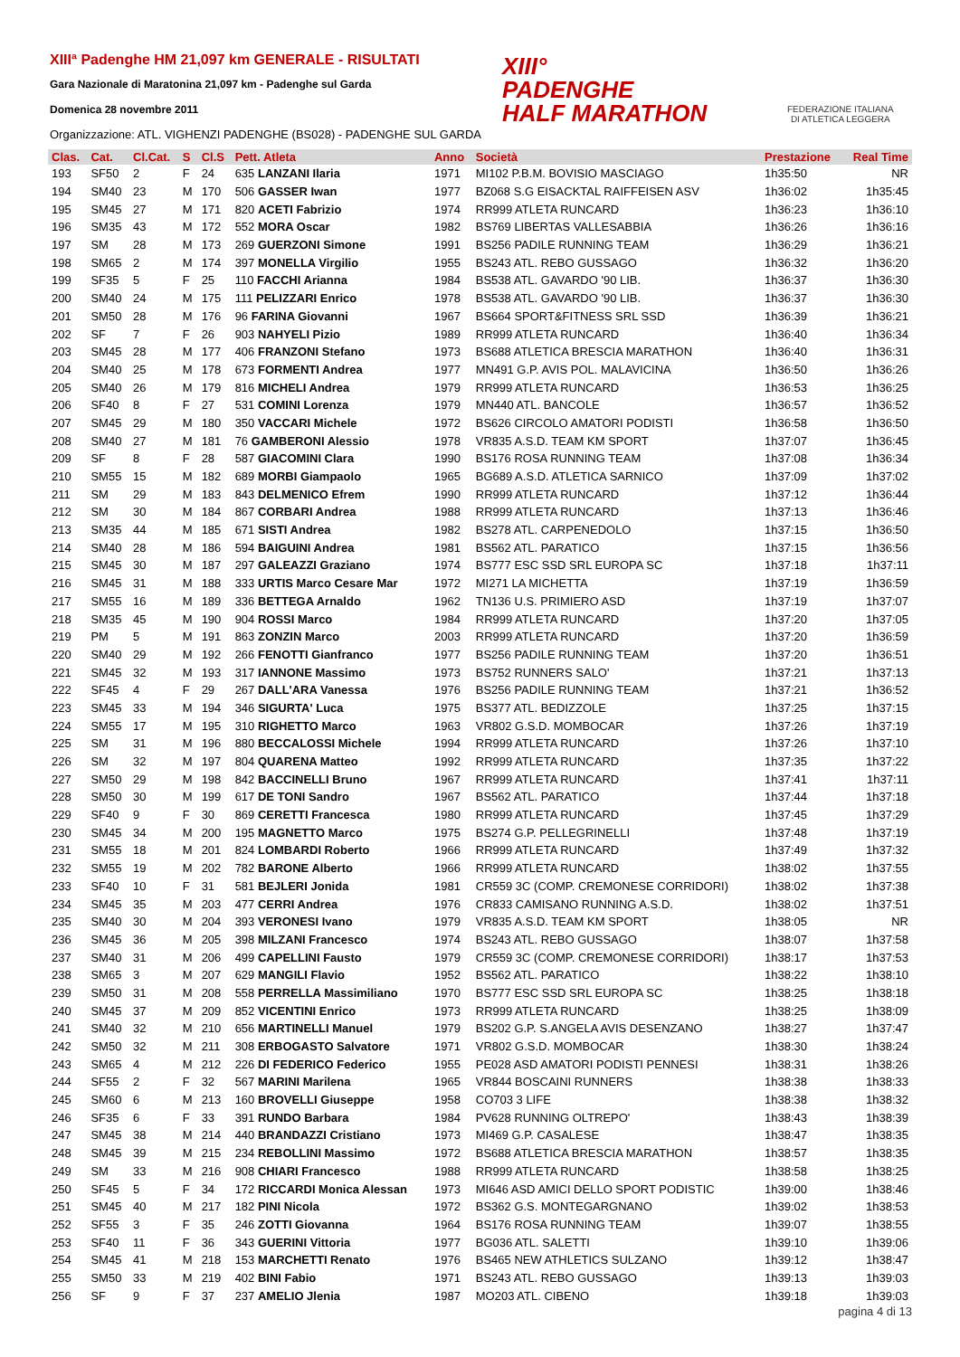XIIIª Padenghe HM 21,097 km GENERALE - RISULTATI
Gara Nazionale di Maratonina 21,097 km - Padenghe sul Garda
Domenica 28 novembre 2011
XIII°
PADENGHE
HALF MARATHON
FEDERAZIONE ITALIANA
DI ATLETICA LEGGERA
Organizzazione: ATL. VIGHENZI PADENGHE (BS028) - PADENGHE SUL GARDA
| Clas. | Cat. | Cl.Cat. | S | Cl.S | Pett. Atleta | Anno | Società | Prestazione | Real Time |
| --- | --- | --- | --- | --- | --- | --- | --- | --- | --- |
| 193 | SF50 | 2 | F | 24 | 635 LANZANI Ilaria | 1971 | MI102 P.B.M. BOVISIO MASCIAGO | 1h35:50 | NR |
| 194 | SM40 | 23 | M | 170 | 506 GASSER Iwan | 1977 | BZ068 S.G EISACKTAL RAIFFEISEN ASV | 1h36:02 | 1h35:45 |
| 195 | SM45 | 27 | M | 171 | 820 ACETI Fabrizio | 1974 | RR999 ATLETA RUNCARD | 1h36:23 | 1h36:10 |
| 196 | SM35 | 43 | M | 172 | 552 MORA Oscar | 1982 | BS769 LIBERTAS VALLESABBIA | 1h36:26 | 1h36:16 |
| 197 | SM | 28 | M | 173 | 269 GUERZONI Simone | 1991 | BS256 PADILE RUNNING TEAM | 1h36:29 | 1h36:21 |
| 198 | SM65 | 2 | M | 174 | 397 MONELLA Virgilio | 1955 | BS243 ATL. REBO GUSSAGO | 1h36:32 | 1h36:20 |
| 199 | SF35 | 5 | F | 25 | 110 FACCHI Arianna | 1984 | BS538 ATL. GAVARDO '90 LIB. | 1h36:37 | 1h36:30 |
| 200 | SM40 | 24 | M | 175 | 111 PELIZZARI Enrico | 1978 | BS538 ATL. GAVARDO '90 LIB. | 1h36:37 | 1h36:30 |
| 201 | SM50 | 28 | M | 176 | 96 FARINA Giovanni | 1967 | BS664 SPORT&FITNESS SRL SSD | 1h36:39 | 1h36:21 |
| 202 | SF | 7 | F | 26 | 903 NAHYELI Pizio | 1989 | RR999 ATLETA RUNCARD | 1h36:40 | 1h36:34 |
| 203 | SM45 | 28 | M | 177 | 406 FRANZONI Stefano | 1973 | BS688 ATLETICA BRESCIA MARATHON | 1h36:40 | 1h36:31 |
| 204 | SM40 | 25 | M | 178 | 673 FORMENTI Andrea | 1977 | MN491 G.P. AVIS POL. MALAVICINA | 1h36:50 | 1h36:26 |
| 205 | SM40 | 26 | M | 179 | 816 MICHELI Andrea | 1979 | RR999 ATLETA RUNCARD | 1h36:53 | 1h36:25 |
| 206 | SF40 | 8 | F | 27 | 531 COMINI Lorenza | 1979 | MN440 ATL. BANCOLE | 1h36:57 | 1h36:52 |
| 207 | SM45 | 29 | M | 180 | 350 VACCARI Michele | 1972 | BS626 CIRCOLO AMATORI PODISTI | 1h36:58 | 1h36:50 |
| 208 | SM40 | 27 | M | 181 | 76 GAMBERONI Alessio | 1978 | VR835 A.S.D. TEAM KM SPORT | 1h37:07 | 1h36:45 |
| 209 | SF | 8 | F | 28 | 587 GIACOMINI Clara | 1990 | BS176 ROSA RUNNING TEAM | 1h37:08 | 1h36:34 |
| 210 | SM55 | 15 | M | 182 | 689 MORBI Giampaolo | 1965 | BG689 A.S.D. ATLETICA SARNICO | 1h37:09 | 1h37:02 |
| 211 | SM | 29 | M | 183 | 843 DELMENICO Efrem | 1990 | RR999 ATLETA RUNCARD | 1h37:12 | 1h36:44 |
| 212 | SM | 30 | M | 184 | 867 CORBARI Andrea | 1988 | RR999 ATLETA RUNCARD | 1h37:13 | 1h36:46 |
| 213 | SM35 | 44 | M | 185 | 671 SISTI Andrea | 1982 | BS278 ATL. CARPENEDOLO | 1h37:15 | 1h36:50 |
| 214 | SM40 | 28 | M | 186 | 594 BAIGUINI Andrea | 1981 | BS562 ATL. PARATICO | 1h37:15 | 1h36:56 |
| 215 | SM45 | 30 | M | 187 | 297 GALEAZZI Graziano | 1974 | BS777 ESC SSD SRL EUROPA SC | 1h37:18 | 1h37:11 |
| 216 | SM45 | 31 | M | 188 | 333 URTIS Marco Cesare Mar | 1972 | MI271 LA MICHETTA | 1h37:19 | 1h36:59 |
| 217 | SM55 | 16 | M | 189 | 336 BETTEGA Arnaldo | 1962 | TN136 U.S. PRIMIERO ASD | 1h37:19 | 1h37:07 |
| 218 | SM35 | 45 | M | 190 | 904 ROSSI Marco | 1984 | RR999 ATLETA RUNCARD | 1h37:20 | 1h37:05 |
| 219 | PM | 5 | M | 191 | 863 ZONZIN Marco | 2003 | RR999 ATLETA RUNCARD | 1h37:20 | 1h36:59 |
| 220 | SM40 | 29 | M | 192 | 266 FENOTTI Gianfranco | 1977 | BS256 PADILE RUNNING TEAM | 1h37:20 | 1h36:51 |
| 221 | SM45 | 32 | M | 193 | 317 IANNONE Massimo | 1973 | BS752 RUNNERS SALO' | 1h37:21 | 1h37:13 |
| 222 | SF45 | 4 | F | 29 | 267 DALL'ARA Vanessa | 1976 | BS256 PADILE RUNNING TEAM | 1h37:21 | 1h36:52 |
| 223 | SM45 | 33 | M | 194 | 346 SIGURTA' Luca | 1975 | BS377 ATL. BEDIZZOLE | 1h37:25 | 1h37:15 |
| 224 | SM55 | 17 | M | 195 | 310 RIGHETTO Marco | 1963 | VR802 G.S.D. MOMBOCAR | 1h37:26 | 1h37:19 |
| 225 | SM | 31 | M | 196 | 880 BECCALOSSI Michele | 1994 | RR999 ATLETA RUNCARD | 1h37:26 | 1h37:10 |
| 226 | SM | 32 | M | 197 | 804 QUARENA Matteo | 1992 | RR999 ATLETA RUNCARD | 1h37:35 | 1h37:22 |
| 227 | SM50 | 29 | M | 198 | 842 BACCINELLI Bruno | 1967 | RR999 ATLETA RUNCARD | 1h37:41 | 1h37:11 |
| 228 | SM50 | 30 | M | 199 | 617 DE TONI Sandro | 1967 | BS562 ATL. PARATICO | 1h37:44 | 1h37:18 |
| 229 | SF40 | 9 | F | 30 | 869 CERETTI Francesca | 1980 | RR999 ATLETA RUNCARD | 1h37:45 | 1h37:29 |
| 230 | SM45 | 34 | M | 200 | 195 MAGNETTO Marco | 1975 | BS274 G.P. PELLEGRINELLI | 1h37:48 | 1h37:19 |
| 231 | SM55 | 18 | M | 201 | 824 LOMBARDI Roberto | 1966 | RR999 ATLETA RUNCARD | 1h37:49 | 1h37:32 |
| 232 | SM55 | 19 | M | 202 | 782 BARONE Alberto | 1966 | RR999 ATLETA RUNCARD | 1h38:02 | 1h37:55 |
| 233 | SF40 | 10 | F | 31 | 581 BEJLERI Jonida | 1981 | CR559 3C (COMP. CREMONESE CORRIDORI) | 1h38:02 | 1h37:38 |
| 234 | SM45 | 35 | M | 203 | 477 CERRI Andrea | 1976 | CR833 CAMISANO RUNNING A.S.D. | 1h38:02 | 1h37:51 |
| 235 | SM40 | 30 | M | 204 | 393 VERONESI Ivano | 1979 | VR835 A.S.D. TEAM KM SPORT | 1h38:05 | NR |
| 236 | SM45 | 36 | M | 205 | 398 MILZANI Francesco | 1974 | BS243 ATL. REBO GUSSAGO | 1h38:07 | 1h37:58 |
| 237 | SM40 | 31 | M | 206 | 499 CAPELLINI Fausto | 1979 | CR559 3C (COMP. CREMONESE CORRIDORI) | 1h38:17 | 1h37:53 |
| 238 | SM65 | 3 | M | 207 | 629 MANGILI Flavio | 1952 | BS562 ATL. PARATICO | 1h38:22 | 1h38:10 |
| 239 | SM50 | 31 | M | 208 | 558 PERRELLA Massimiliano | 1970 | BS777 ESC SSD SRL EUROPA SC | 1h38:25 | 1h38:18 |
| 240 | SM45 | 37 | M | 209 | 852 VICENTINI Enrico | 1973 | RR999 ATLETA RUNCARD | 1h38:25 | 1h38:09 |
| 241 | SM40 | 32 | M | 210 | 656 MARTINELLI Manuel | 1979 | BS202 G.P. S.ANGELA AVIS DESENZANO | 1h38:27 | 1h37:47 |
| 242 | SM50 | 32 | M | 211 | 308 ERBOGASTO Salvatore | 1971 | VR802 G.S.D. MOMBOCAR | 1h38:30 | 1h38:24 |
| 243 | SM65 | 4 | M | 212 | 226 DI FEDERICO Federico | 1955 | PE028 ASD AMATORI PODISTI PENNESI | 1h38:31 | 1h38:26 |
| 244 | SF55 | 2 | F | 32 | 567 MARINI Marilena | 1965 | VR844 BOSCAINI RUNNERS | 1h38:38 | 1h38:33 |
| 245 | SM60 | 6 | M | 213 | 160 BROVELLI Giuseppe | 1958 | CO703 3 LIFE | 1h38:38 | 1h38:32 |
| 246 | SF35 | 6 | F | 33 | 391 RUNDO Barbara | 1984 | PV628 RUNNING OLTREPO' | 1h38:43 | 1h38:39 |
| 247 | SM45 | 38 | M | 214 | 440 BRANDAZZI Cristiano | 1973 | MI469 G.P. CASALESE | 1h38:47 | 1h38:35 |
| 248 | SM45 | 39 | M | 215 | 234 REBOLLINI Massimo | 1972 | BS688 ATLETICA BRESCIA MARATHON | 1h38:57 | 1h38:35 |
| 249 | SM | 33 | M | 216 | 908 CHIARI Francesco | 1988 | RR999 ATLETA RUNCARD | 1h38:58 | 1h38:25 |
| 250 | SF45 | 5 | F | 34 | 172 RICCARDI Monica Alessan | 1973 | MI646 ASD AMICI DELLO SPORT PODISTIC | 1h39:00 | 1h38:46 |
| 251 | SM45 | 40 | M | 217 | 182 PINI Nicola | 1972 | BS362 G.S. MONTEGARGNANO | 1h39:02 | 1h38:53 |
| 252 | SF55 | 3 | F | 35 | 246 ZOTTI Giovanna | 1964 | BS176 ROSA RUNNING TEAM | 1h39:07 | 1h38:55 |
| 253 | SF40 | 11 | F | 36 | 343 GUERINI Vittoria | 1977 | BG036 ATL. SALETTI | 1h39:10 | 1h39:06 |
| 254 | SM45 | 41 | M | 218 | 153 MARCHETTI Renato | 1976 | BS465 NEW ATHLETICS SULZANO | 1h39:12 | 1h38:47 |
| 255 | SM50 | 33 | M | 219 | 402 BINI Fabio | 1971 | BS243 ATL. REBO GUSSAGO | 1h39:13 | 1h39:03 |
| 256 | SF | 9 | F | 37 | 237 AMELIO Jlenia | 1987 | MO203 ATL. CIBENO | 1h39:18 | 1h39:03 |
pagina 4 di 13